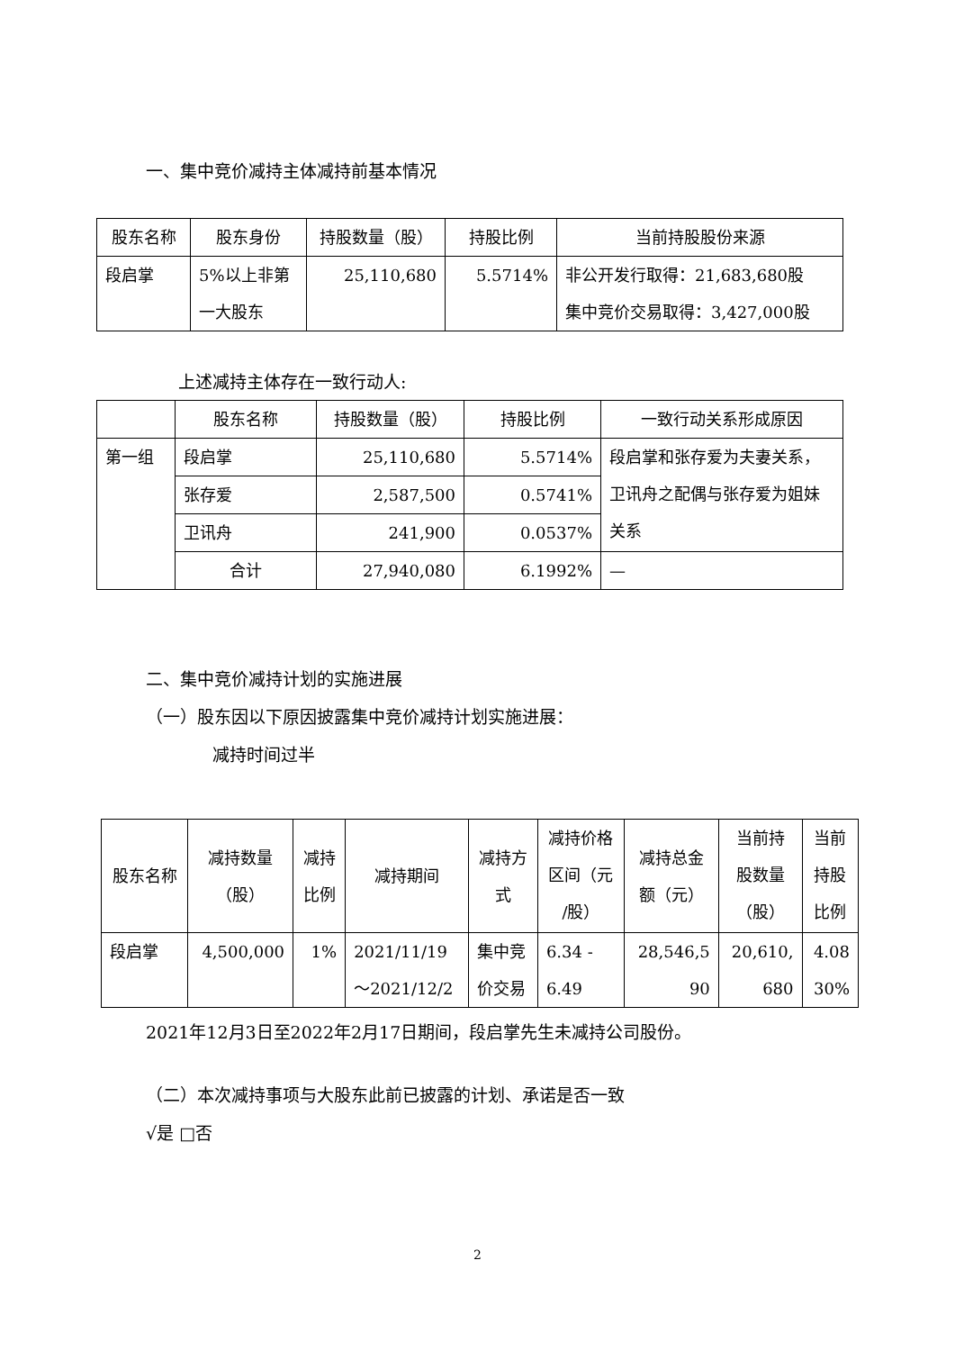一、集中竞价减持主体减持前基本情况
| 股东名称 | 股东身份 | 持股数量（股） | 持股比例 | 当前持股股份来源 |
| --- | --- | --- | --- | --- |
| 段启掌 | 5%以上非第 一大股东 | 25,110,680 | 5.5714% | 非公开发行取得：21,683,680股 集中竞价交易取得：3,427,000股 |
上述减持主体存在一致行动人:
| | 股东名称 | 持股数量（股） | 持股比例 | 一致行动关系形成原因 |
| --- | --- | --- | --- | --- |
| 第一组 | 段启掌 | 25,110,680 | 5.5714% | 段启掌和张存爱为夫妻关系， 卫讯舟之配偶与张存爱为姐妹 关系 |
| | 张存爱 | 2,587,500 | 0.5741% | |
| | 卫讯舟 | 241,900 | 0.0537% | |
| | 合计 | 27,940,080 | 6.1992% | — |
二、集中竞价减持计划的实施进展
（一）股东因以下原因披露集中竞价减持计划实施进展：
减持时间过半
| 股东名称 | 减持数量 （股） | 减持 比例 | 减持期间 | 减持方 式 | 减持价格 区间（元 /股） | 减持总金 额（元） | 当前持 股数量 （股） | 当前 持股 比例 |
| --- | --- | --- | --- | --- | --- | --- | --- | --- |
| 段启掌 | 4,500,000 | 1% | 2021/11/19 ～2021/12/2 | 集中竞 价交易 | 6.34 - 6.49 | 28,546,5 90 | 20,610, 680 | 4.08 30% |
2021年12月3日至2022年2月17日期间，段启掌先生未减持公司股份。
（二）本次减持事项与大股东此前已披露的计划、承诺是否一致
√是 □否
2